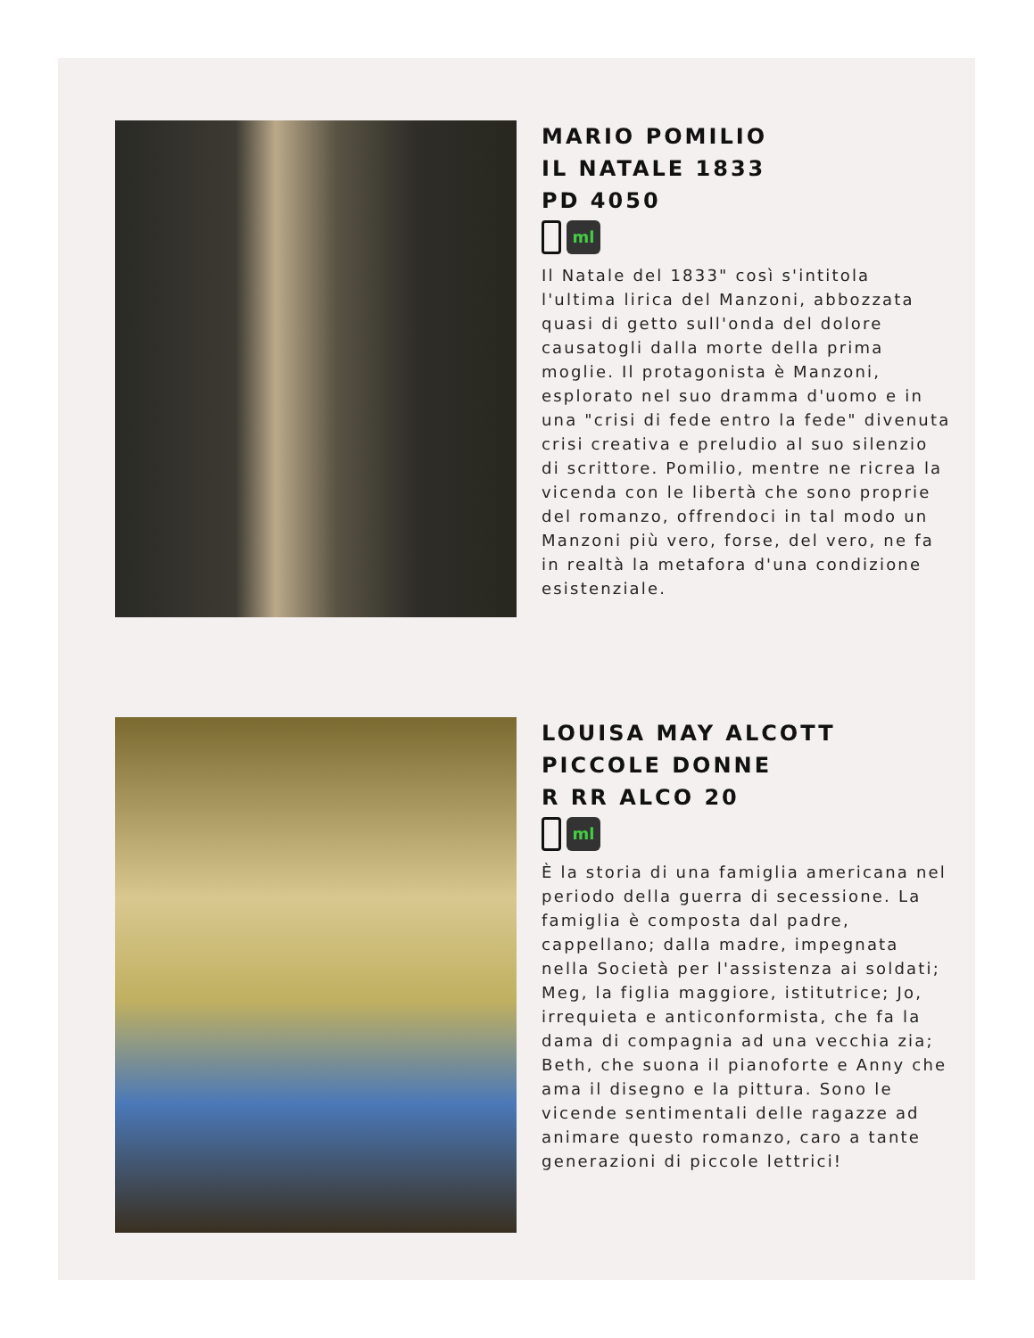MARIO POMILIO
IL NATALE 1833
PD 4050
ml
Il Natale del 1833" così s'intitola l'ultima lirica del Manzoni, abbozzata quasi di getto sull'onda del dolore causatogli dalla morte della prima moglie. Il protagonista è Manzoni, esplorato nel suo dramma d'uomo e in una "crisi di fede entro la fede" divenuta crisi creativa e preludio al suo silenzio di scrittore. Pomilio, mentre ne ricrea la vicenda con le libertà che sono proprie del romanzo, offrendoci in tal modo un Manzoni più vero, forse, del vero, ne fa in realtà la metafora d'una condizione esistenziale.
LOUISA MAY ALCOTT
PICCOLE DONNE
R RR ALCO 20
ml
È la storia di una famiglia americana nel periodo della guerra di secessione. La famiglia è composta dal padre, cappellano; dalla madre, impegnata nella Società per l'assistenza ai soldati; Meg, la figlia maggiore, istitutrice; Jo, irrequieta e anticonformista, che fa la dama di compagnia ad una vecchia zia; Beth, che suona il pianoforte e Anny che ama il disegno e la pittura. Sono le vicende sentimentali delle ragazze ad animare questo romanzo, caro a tante generazioni di piccole lettrici!